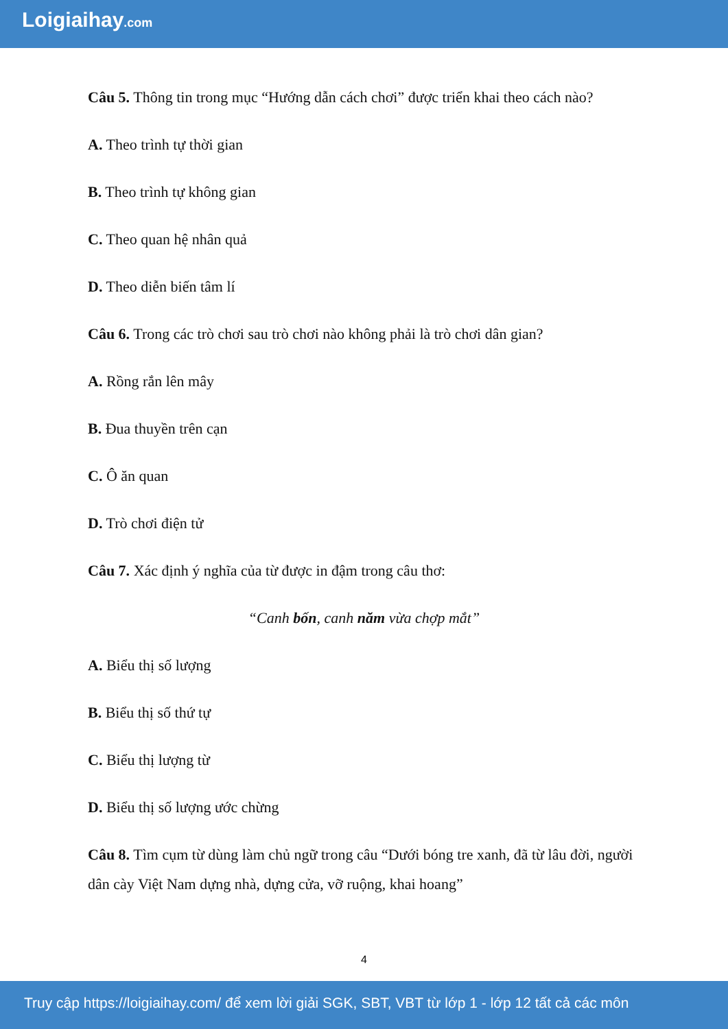Loigiaihay.com
Câu 5. Thông tin trong mục “Hướng dẫn cách chơi” được triển khai theo cách nào?
A. Theo trình tự thời gian
B. Theo trình tự không gian
C. Theo quan hệ nhân quả
D. Theo diễn biến tâm lí
Câu 6. Trong các trò chơi sau trò chơi nào không phải là trò chơi dân gian?
A. Rồng rắn lên mây
B. Đua thuyền trên cạn
C. Ô ăn quan
D. Trò chơi điện tử
Câu 7. Xác định ý nghĩa của từ được in đậm trong câu thơ:
“Canh bốn, canh năm vừa chợp mắt”
A. Biểu thị số lượng
B. Biểu thị số thứ tự
C. Biểu thị lượng từ
D. Biểu thị số lượng ước chừng
Câu 8. Tìm cụm từ dùng làm chủ ngữ trong câu “Dưới bóng tre xanh, đã từ lâu đời, người dân cày Việt Nam dựng nhà, dựng cửa, vỡ ruộng, khai hoang”
4
Truy cập https://loigiaihay.com/ để xem lời giải SGK, SBT, VBT từ lớp 1 - lớp 12 tất cả các môn